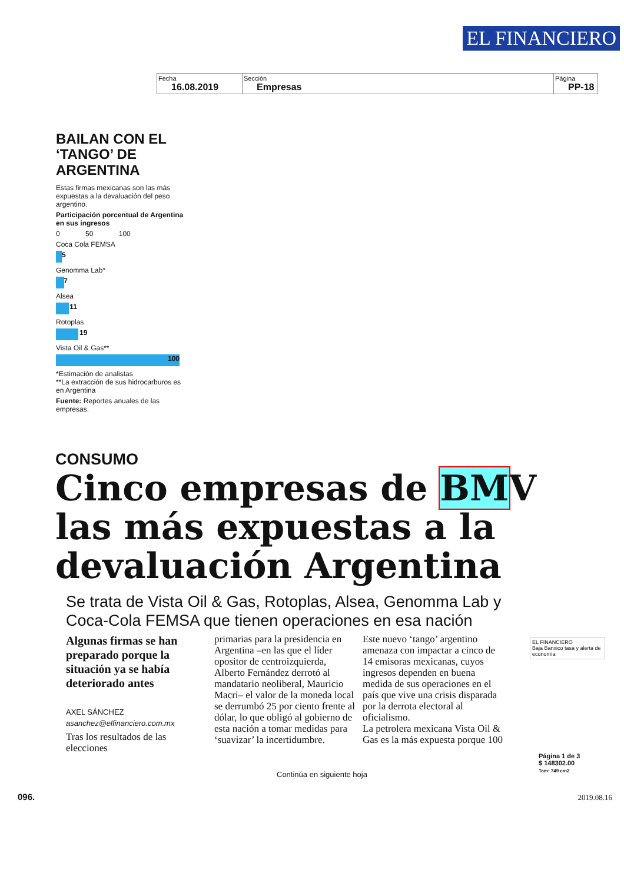EL FINANCIERO
| Fecha 16.08.2019 | Sección Empresas | Página PP-18 |
BAILAN CON EL ‘TANGO’ DE ARGENTINA
Estas firmas mexicanas son las más expuestas a la devaluación del peso argentino.
Participación porcentual de Argentina en sus ingresos
0 50 100
Coca Cola FEMSA
5
Genomma Lab*
7
Alsea
11
Rotoplas
19
Vista Oil & Gas**
100
*Estimación de analistas
**La extracción de sus hidrocarburos es en Argentina
Fuente: Reportes anuales de las empresas.
CONSUMO
Cinco empresas de BMV las más expuestas a la devaluación Argentina
Se trata de Vista Oil & Gas, Rotoplas, Alsea, Genomma Lab y Coca-Cola FEMSA que tienen operaciones en esa nación
Algunas firmas se han preparado porque la situación ya se había deteriorado antes
AXEL SÁNCHEZ
asanchez@elfinanciero.com.mx
Tras los resultados de las elecciones
primarias para la presidencia en Argentina –en las que el líder opositor de centroizquierda, Alberto Fernández derrotó al mandatario neoliberal, Mauricio Macri– el valor de la moneda local se derrumbó 25 por ciento frente al dólar, lo que obligó al gobierno de esta nación a tomar medidas para ‘suavizar’ la incertidumbre.
Este nuevo ‘tango’ argentino amenaza con impactar a cinco de 14 emisoras mexicanas, cuyos ingresos dependen en buena medida de sus operaciones en el país que vive una crisis disparada por la derrota electoral al oficialismo.
La petrolera mexicana Vista Oil & Gas es la más expuesta porque 100
EL FINANCIERO
Baja Banxico tasa y alerta de economía
Continúa en siguiente hoja
Página 1 de 3
$ 148302.00
Tam: 749 cm2
096. 2019.08.16